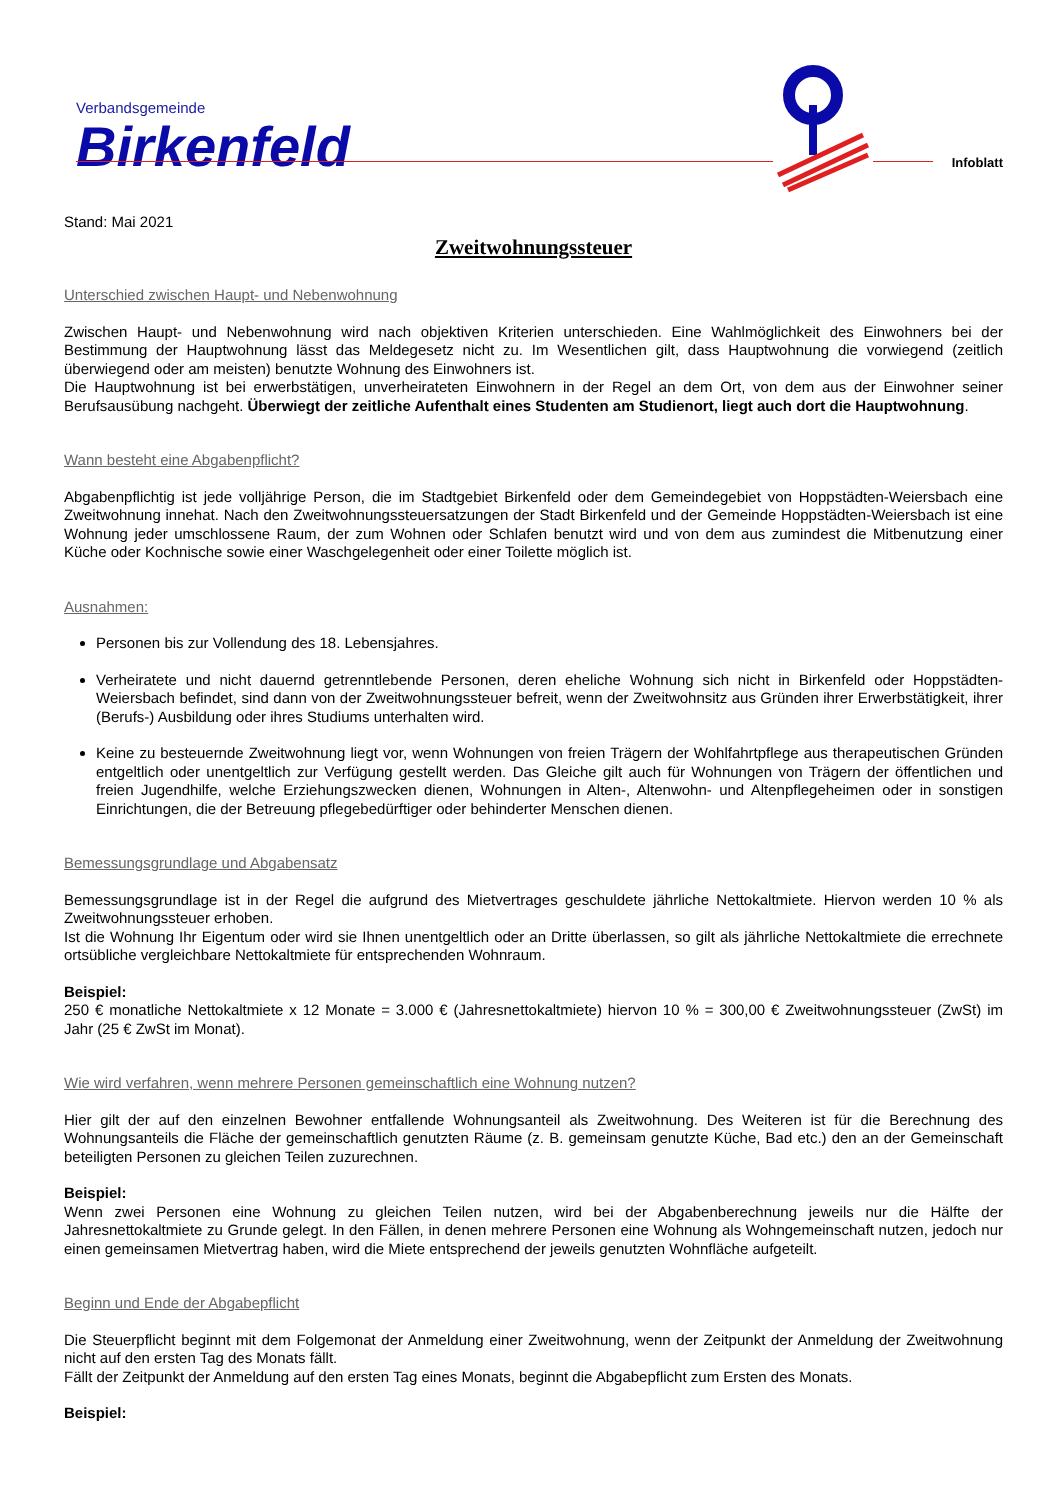Verbandsgemeinde
Birkenfeld
Infoblatt
Stand: Mai 2021
Zweitwohnungssteuer
Unterschied zwischen Haupt- und Nebenwohnung
Zwischen Haupt- und Nebenwohnung wird nach objektiven Kriterien unterschieden. Eine Wahlmöglichkeit des Einwohners bei der Bestimmung der Hauptwohnung lässt das Meldegesetz nicht zu. Im Wesentlichen gilt, dass Hauptwohnung die vorwiegend (zeitlich überwiegend oder am meisten) benutzte Wohnung des Einwohners ist.
Die Hauptwohnung ist bei erwerbstätigen, unverheirateten Einwohnern in der Regel an dem Ort, von dem aus der Einwohner seiner Berufsausübung nachgeht. Überwiegt der zeitliche Aufenthalt eines Studenten am Studienort, liegt auch dort die Hauptwohnung.
Wann besteht eine Abgabenpflicht?
Abgabenpflichtig ist jede volljährige Person, die im Stadtgebiet Birkenfeld oder dem Gemeindegebiet von Hoppstädten-Weiersbach eine Zweitwohnung innehat. Nach den Zweitwohnungssteuersatzungen der Stadt Birkenfeld und der Gemeinde Hoppstädten-Weiersbach ist eine Wohnung jeder umschlossene Raum, der zum Wohnen oder Schlafen benutzt wird und von dem aus zumindest die Mitbenutzung einer Küche oder Kochnische sowie einer Waschgelegenheit oder einer Toilette möglich ist.
Ausnahmen:
Personen bis zur Vollendung des 18. Lebensjahres.
Verheiratete und nicht dauernd getrenntlebende Personen, deren eheliche Wohnung sich nicht in Birkenfeld oder Hoppstädten-Weiersbach befindet, sind dann von der Zweitwohnungssteuer befreit, wenn der Zweitwohnsitz aus Gründen ihrer Erwerbstätigkeit, ihrer (Berufs-) Ausbildung oder ihres Studiums unterhalten wird.
Keine zu besteuernde Zweitwohnung liegt vor, wenn Wohnungen von freien Trägern der Wohlfahrtpflege aus therapeutischen Gründen entgeltlich oder unentgeltlich zur Verfügung gestellt werden. Das Gleiche gilt auch für Wohnungen von Trägern der öffentlichen und freien Jugendhilfe, welche Erziehungszwecken dienen, Wohnungen in Alten-, Altenwohn- und Altenpflegeheimen oder in sonstigen Einrichtungen, die der Betreuung pflegebedürftiger oder behinderter Menschen dienen.
Bemessungsgrundlage und Abgabensatz
Bemessungsgrundlage ist in der Regel die aufgrund des Mietvertrages geschuldete jährliche Nettokaltmiete. Hiervon werden 10 % als Zweitwohnungssteuer erhoben.
Ist die Wohnung Ihr Eigentum oder wird sie Ihnen unentgeltlich oder an Dritte überlassen, so gilt als jährliche Nettokaltmiete die errechnete ortsübliche vergleichbare Nettokaltmiete für entsprechenden Wohnraum.
Beispiel:
250 € monatliche Nettokaltmiete x 12 Monate = 3.000 € (Jahresnettokaltmiete) hiervon 10 % = 300,00 € Zweitwohnungssteuer (ZwSt) im Jahr (25 € ZwSt im Monat).
Wie wird verfahren, wenn mehrere Personen gemeinschaftlich eine Wohnung nutzen?
Hier gilt der auf den einzelnen Bewohner entfallende Wohnungsanteil als Zweitwohnung. Des Weiteren ist für die Berechnung des Wohnungsanteils die Fläche der gemeinschaftlich genutzten Räume (z. B. gemeinsam genutzte Küche, Bad etc.) den an der Gemeinschaft beteiligten Personen zu gleichen Teilen zuzurechnen.
Beispiel:
Wenn zwei Personen eine Wohnung zu gleichen Teilen nutzen, wird bei der Abgabenberechnung jeweils nur die Hälfte der Jahresnettokaltmiete zu Grunde gelegt. In den Fällen, in denen mehrere Personen eine Wohnung als Wohngemeinschaft nutzen, jedoch nur einen gemeinsamen Mietvertrag haben, wird die Miete entsprechend der jeweils genutzten Wohnfläche aufgeteilt.
Beginn und Ende der Abgabepflicht
Die Steuerpflicht beginnt mit dem Folgemonat der Anmeldung einer Zweitwohnung, wenn der Zeitpunkt der Anmeldung der Zweitwohnung nicht auf den ersten Tag des Monats fällt.
Fällt der Zeitpunkt der Anmeldung auf den ersten Tag eines Monats, beginnt die Abgabepflicht zum Ersten des Monats.
Beispiel: